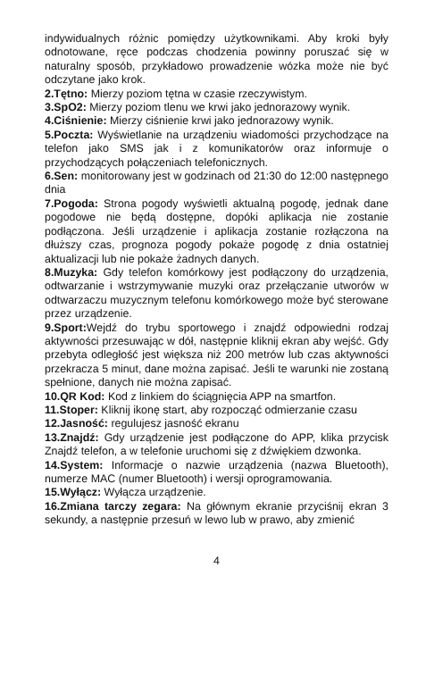indywidualnych różnic pomiędzy użytkownikami. Aby kroki były odnotowane, ręce podczas chodzenia powinny poruszać się w naturalny sposób, przykładowo prowadzenie wózka może nie być odczytane jako krok.
2.Tętno: Mierzy poziom tętna w czasie rzeczywistym.
3.SpO2: Mierzy poziom tlenu we krwi jako jednorazowy wynik.
4.Ciśnienie: Mierzy ciśnienie krwi jako jednorazowy wynik.
5.Poczta: Wyświetlanie na urządzeniu wiadomości przychodzące na telefon jako SMS jak i z komunikatorów oraz informuje o przychodzących połączeniach telefonicznych.
6.Sen: monitorowany jest w godzinach od 21:30 do 12:00 następnego dnia
7.Pogoda: Strona pogody wyświetli aktualną pogodę, jednak dane pogodowe nie będą dostępne, dopóki aplikacja nie zostanie podłączona. Jeśli urządzenie i aplikacja zostanie rozłączona na dłuższy czas, prognoza pogody pokaże pogodę z dnia ostatniej aktualizacji lub nie pokaże żadnych danych.
8.Muzyka: Gdy telefon komórkowy jest podłączony do urządzenia, odtwarzanie i wstrzymywanie muzyki oraz przełączanie utworów w odtwarzaczu muzycznym telefonu komórkowego może być sterowane przez urządzenie.
9.Sport: Wejdź do trybu sportowego i znajdź odpowiedni rodzaj aktywności przesuwając w dół, następnie kliknij ekran aby wejść. Gdy przebyta odległość jest większa niż 200 metrów lub czas aktywności przekracza 5 minut, dane można zapisać. Jeśli te warunki nie zostaną spełnione, danych nie można zapisać.
10.QR Kod: Kod z linkiem do ściągnięcia APP na smartfon.
11.Stoper: Kliknij ikonę start, aby rozpocząć odmierzanie czasu
12.Jasność: regulujesz jasność ekranu
13.Znajdź: Gdy urządzenie jest podłączone do APP, klika przycisk Znajdź telefon, a w telefonie uruchomi się z dźwiękiem dzwonka.
14.System: Informacje o nazwie urządzenia (nazwa Bluetooth), numerze MAC (numer Bluetooth) i wersji oprogramowania.
15.Wyłącz: Wyłącza urządzenie.
16.Zmiana tarczy zegara: Na głównym ekranie przyciśnij ekran 3 sekundy, a następnie przesuń w lewo lub w prawo, aby zmienić
4